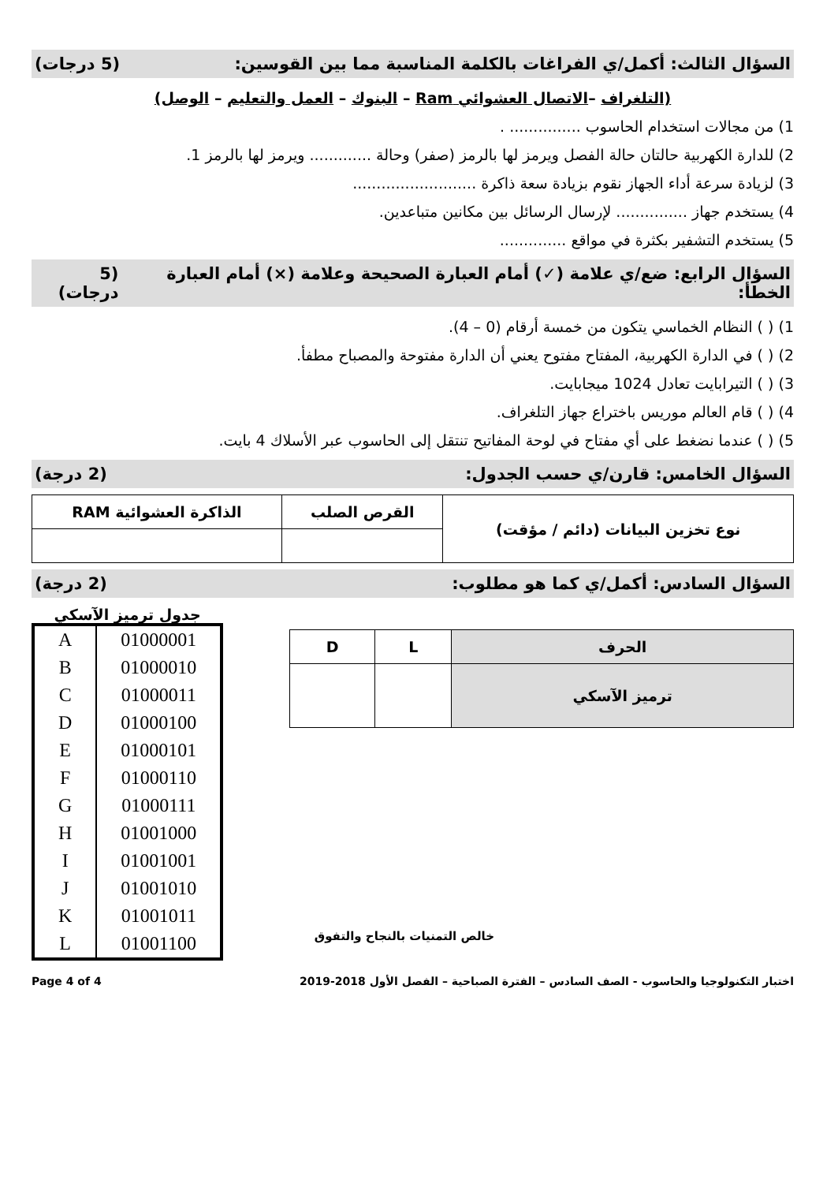السؤال الثالث: أكمل/ي الفراغات بالكلمة المناسبة مما بين القوسين: (5 درجات)
(التلغراف –الاتصال العشوائي Ram – البنوك – العمل والتعليم – الوصل)
1) من مجالات استخدام الحاسوب ............... .
2) للدارة الكهربية حالتان حالة الفصل ويرمز لها بالرمز (صفر) وحالة ............. ويرمز لها بالرمز 1.
3) لزيادة سرعة أداء الجهاز نقوم بزيادة سعة ذاكرة ..........................
4) يستخدم جهاز ............... لإرسال الرسائل بين مكانين متباعدين.
5) يستخدم التشفير بكثرة في مواقع ..............
السؤال الرابع: ضع/ي علامة (✓) أمام العبارة الصحيحة وعلامة (×) أمام العبارة الخطأ: (5 درجات)
1) ( ) النظام الخماسي يتكون من خمسة أرقام (0 – 4).
2) ( ) في الدارة الكهربية، المفتاح مفتوح يعني أن الدارة مفتوحة والمصباح مطفأ.
3) ( ) التيرابايت تعادل 1024 ميجابايت.
4) ( ) قام العالم موريس باختراع جهاز التلغراف.
5) ( ) عندما نضغط على أي مفتاح في لوحة المفاتيح تنتقل إلى الحاسوب عبر الأسلاك 4 بايت.
السؤال الخامس: قارن/ي حسب الجدول: (2 درجة)
| نوع تخزين البيانات (دائم / مؤقت) | القرص الصلب | الذاكرة العشوائية RAM |
| --- | --- | --- |
السؤال السادس: أكمل/ي كما هو مطلوب: (2 درجة)
| الحرف | L | D |
| --- | --- | --- |
| ترميز الآسكي | | |
جدول ترميز الآسكي
| A | 01000001 |
| B | 01000010 |
| C | 01000011 |
| D | 01000100 |
| E | 01000101 |
| F | 01000110 |
| G | 01000111 |
| H | 01001000 |
| I | 01001001 |
| J | 01001010 |
| K | 01001011 |
| L | 01001100 |
خالص التمنيات بالنجاح والتفوق
اختبار التكنولوجيا والحاسوب - الصف السادس – الفترة الصباحية – الفصل الأول 2018-2019 Page 4 of 4